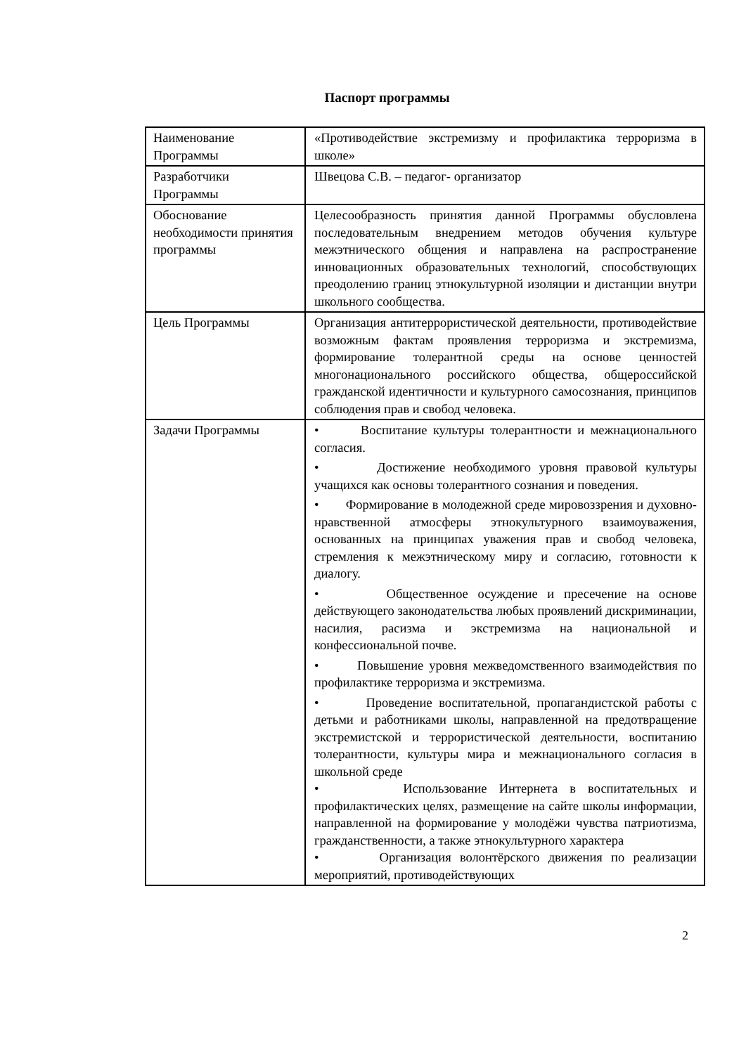Паспорт программы
| Наименование Программы | «Противодействие экстремизму и профилактика терроризма в школе» |
| Разработчики Программы | Швецова С.В. – педагог- организатор |
| Обоснование необходимости принятия программы | Целесообразность принятия данной Программы обусловлена последовательным внедрением методов обучения культуре межэтнического общения и направлена на распространение инновационных образовательных технологий, способствующих преодолению границ этнокультурной изоляции и дистанции внутри школьного сообщества. |
| Цель Программы | Организация антитеррористической деятельности, противодействие возможным фактам проявления терроризма и экстремизма, формирование толерантной среды на основе ценностей многонационального российского общества, общероссийской гражданской идентичности и культурного самосознания, принципов соблюдения прав и свобод человека. |
| Задачи Программы | • Воспитание культуры толерантности и межнационального согласия. • Достижение необходимого уровня правовой культуры учащихся как основы толерантного сознания и поведения. • Формирование в молодежной среде мировоззрения и духовно-нравственной атмосферы этнокультурного взаимоуважения, основанных на принципах уважения прав и свобод человека, стремления к межэтническому миру и согласию, готовности к диалогу. • Общественное осуждение и пресечение на основе действующего законодательства любых проявлений дискриминации, насилия, расизма и экстремизма на национальной и конфессиональной почве. • Повышение уровня межведомственного взаимодействия по профилактике терроризма и экстремизма. • Проведение воспитательной, пропагандистской работы с детьми и работниками школы, направленной на предотвращение экстремистской и террористической деятельности, воспитанию толерантности, культуры мира и межнационального согласия в школьной среде • Использование Интернета в воспитательных и профилактических целях, размещение на сайте школы информации, направленной на формирование у молодёжи чувства патриотизма, гражданственности, а также этнокультурного характера • Организация волонтёрского движения по реализации мероприятий, противодействующих |
2